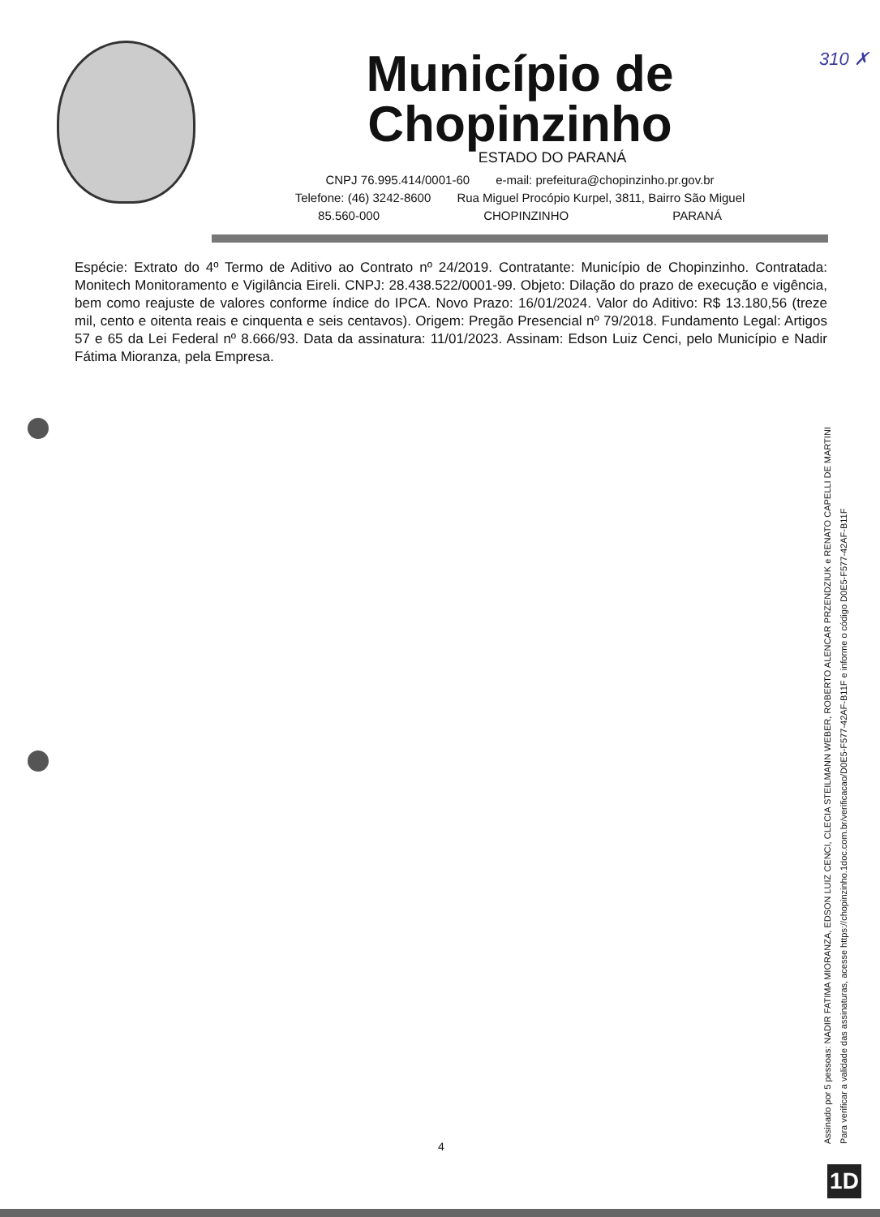Município de Chopinzinho
ESTADO DO PARANÁ
CNPJ 76.995.414/0001-60 e-mail: prefeitura@chopinzinho.pr.gov.br
Telefone: (46) 3242-8600 Rua Miguel Procópio Kurpel, 3811, Bairro São Miguel
85.560-000 CHOPINZINHO PARANÁ
310 ✗
Espécie: Extrato do 4º Termo de Aditivo ao Contrato nº 24/2019. Contratante: Município de Chopinzinho. Contratada: Monitech Monitoramento e Vigilância Eireli. CNPJ: 28.438.522/0001-99. Objeto: Dilação do prazo de execução e vigência, bem como reajuste de valores conforme índice do IPCA. Novo Prazo: 16/01/2024. Valor do Aditivo: R$ 13.180,56 (treze mil, cento e oitenta reais e cinquenta e seis centavos). Origem: Pregão Presencial nº 79/2018. Fundamento Legal: Artigos 57 e 65 da Lei Federal nº 8.666/93. Data da assinatura: 11/01/2023. Assinam: Edson Luiz Cenci, pelo Município e Nadir Fátima Mioranza, pela Empresa.
4
Assinado por 5 pessoas: NADIR FATIMA MIORANZA, EDSON LUIZ CENCI, CLECIA STEILMANN WEBER, ROBERTO ALENCAR PRZENDZIUK e RENATO CAPELLI DE MARTINI
Para verificar a validade das assinaturas, acesse https://chopinzinho.1doc.com.br/verificacao/D0E5-F577-42AF-B11F e informe o código D0E5-F577-42AF-B11F
1D